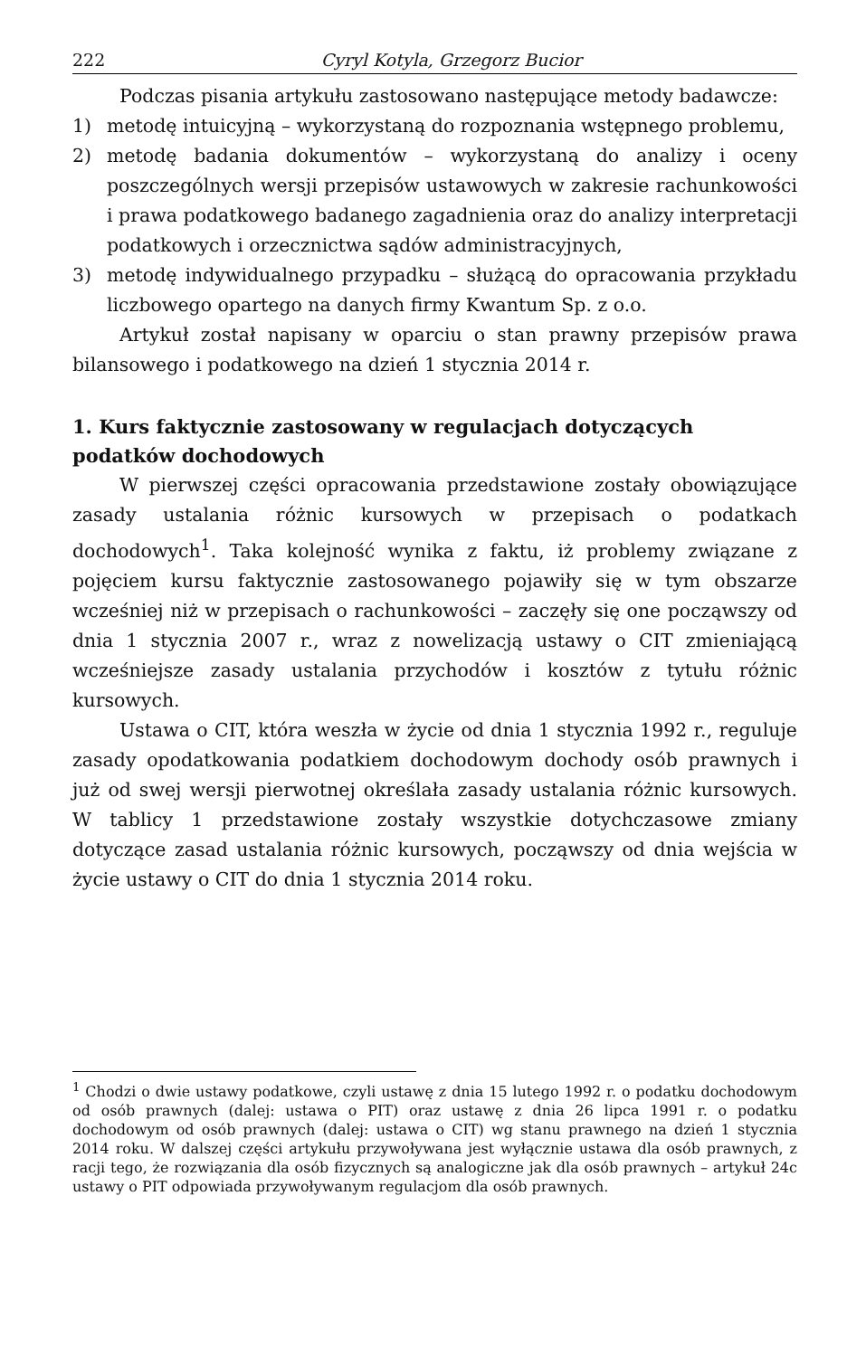222 Cyryl Kotyla, Grzegorz Bucior
Podczas pisania artykułu zastosowano następujące metody badawcze:
1) metodę intuicyjną – wykorzystaną do rozpoznania wstępnego problemu,
2) metodę badania dokumentów – wykorzystaną do analizy i oceny poszczególnych wersji przepisów ustawowych w zakresie rachunkowości i prawa podatkowego badanego zagadnienia oraz do analizy interpretacji podatkowych i orzecznictwa sądów administracyjnych,
3) metodę indywidualnego przypadku – służącą do opracowania przykładu liczbowego opartego na danych firmy Kwantum Sp. z o.o.
Artykuł został napisany w oparciu o stan prawny przepisów prawa bilansowego i podatkowego na dzień 1 stycznia 2014 r.
1. Kurs faktycznie zastosowany w regulacjach dotyczących podatków dochodowych
W pierwszej części opracowania przedstawione zostały obowiązujące zasady ustalania różnic kursowych w przepisach o podatkach dochodowych<sup>1</sup>. Taka kolejność wynika z faktu, iż problemy związane z pojęciem kursu faktycznie zastosowanego pojawiły się w tym obszarze wcześniej niż w przepisach o rachunkowości – zaczęły się one począwszy od dnia 1 stycznia 2007 r., wraz z nowelizacją ustawy o CIT zmieniającą wcześniejsze zasady ustalania przychodów i kosztów z tytułu różnic kursowych.
Ustawa o CIT, która weszła w życie od dnia 1 stycznia 1992 r., reguluje zasady opodatkowania podatkiem dochodowym dochody osób prawnych i już od swej wersji pierwotnej określała zasady ustalania różnic kursowych. W tablicy 1 przedstawione zostały wszystkie dotychczasowe zmiany dotyczące zasad ustalania różnic kursowych, począwszy od dnia wejścia w życie ustawy o CIT do dnia 1 stycznia 2014 roku.
<sup>1</sup> Chodzi o dwie ustawy podatkowe, czyli ustawę z dnia 15 lutego 1992 r. o podatku dochodowym od osób prawnych (dalej: ustawa o PIT) oraz ustawę z dnia 26 lipca 1991 r. o podatku dochodowym od osób prawnych (dalej: ustawa o CIT) wg stanu prawnego na dzień 1 stycznia 2014 roku. W dalszej części artykułu przywoływana jest wyłącznie ustawa dla osób prawnych, z racji tego, że rozwiązania dla osób fizycznych są analogiczne jak dla osób prawnych – artykuł 24c ustawy o PIT odpowiada przywoływanym regulacjom dla osób prawnych.